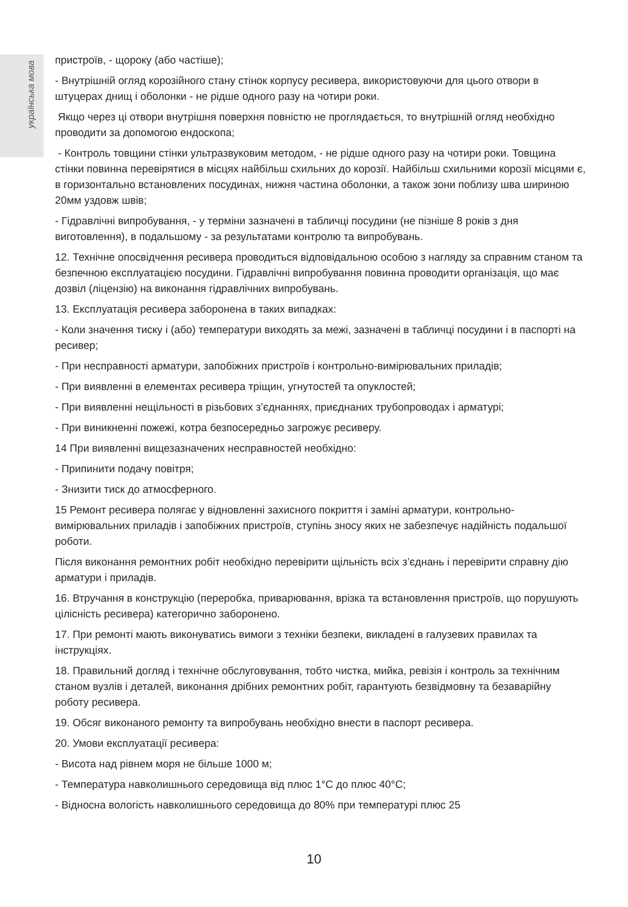українська мова
пристроїв, - щороку (або частіше);
- Внутрішній огляд корозійного стану стінок корпусу ресивера, використовуючи для цього отвори в штуцерах днищ і оболонки - не рідше одного разу на чотири роки.
Якщо через ці отвори внутрішня поверхня повністю не проглядається, то внутрішній огляд необхідно проводити за допомогою ендоскопа;
- Контроль товщини стінки ультразвуковим методом, - не рідше одного разу на чотири роки. Товщина стінки повинна перевірятися в місцях найбільш схильних до корозії. Найбільш схильними корозії місцями є, в горизонтально встановлених посудинах, нижня частина оболонки, а також зони поблизу шва шириною 20мм уздовж швів;
- Гідравлічні випробування, - у терміни зазначені в табличці посудини (не пізніше 8 років з дня виготовлення), в подальшому - за результатами контролю та випробувань.
12. Технічне опосвідчення ресивера проводиться відповідальною особою з нагляду за справним станом та безпечною експлуатацією посудини. Гідравлічні випробування повинна проводити організація, що має дозвіл (ліцензію) на виконання гідравлічних випробувань.
13. Експлуатація ресивера заборонена в таких випадках:
- Коли значення тиску і (або) температури виходять за межі, зазначені в табличці посудини і в паспорті на ресивер;
- При несправності арматури, запобіжних пристроїв і контрольно-вимірювальних приладів;
- При виявленні в елементах ресивера тріщин, угнутостей та опуклостей;
- При виявленні нещільності в різьбових з’єднаннях, приєднаних трубопроводах і арматурі;
- При виникненні пожежі, котра безпосередньо загрожує ресиверу.
14 При виявленні вищезазначених несправностей необхідно:
- Припинити подачу повітря;
- Знизити тиск до атмосферного.
15 Ремонт ресивера полягає у відновленні захисного покриття і заміні арматури, контрольно-вимірювальних приладів і запобіжних пристроїв, ступінь зносу яких не забезпечує надійність подальшої роботи.
Після виконання ремонтних робіт необхідно перевірити щільність всіх з’єднань і перевірити справну дію арматури і приладів.
16. Втручання в конструкцію (переробка, приварювання, врізка та встановлення пристроїв, що порушують цілісність ресивера) категорично заборонено.
17. При ремонті мають виконуватись вимоги з техніки безпеки, викладені в галузевих правилах та інструкціях.
18. Правильний догляд і технічне обслуговування, тобто чистка, мийка, ревізія і контроль за технічним станом вузлів і деталей, виконання дрібних ремонтних робіт, гарантують безвідмовну та безаварійну роботу ресивера.
19. Обсяг виконаного ремонту та випробувань необхідно внести в паспорт ресивера.
20. Умови експлуатації ресивера:
- Висота над рівнем моря не більше 1000 м;
- Температура навколишнього середовища від плюс 1°С до плюс 40°С;
- Відносна вологість навколишнього середовища до 80% при температурі плюс 25
10